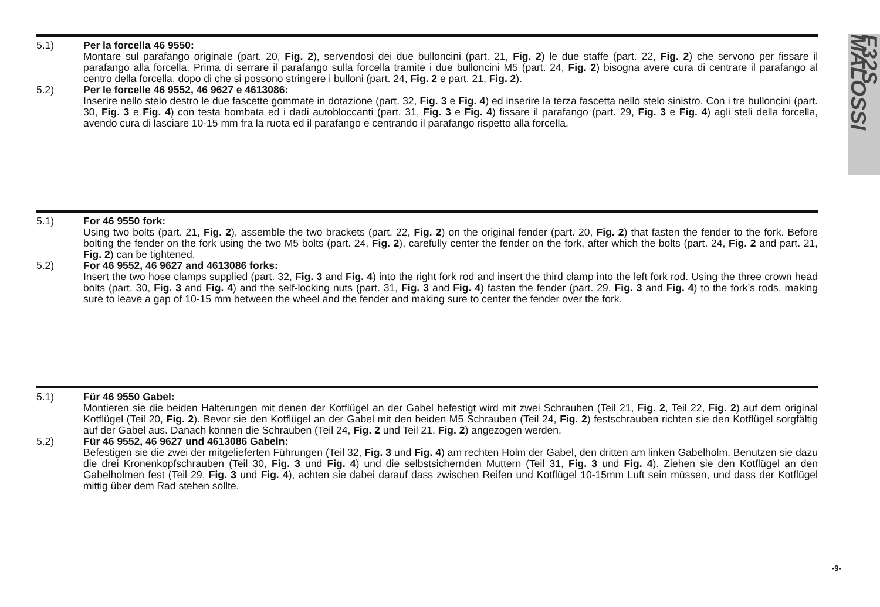5.1) Per la forcella 46 9550:
Montare sul parafango originale (part. 20, Fig. 2), servendosi dei due bulloncini (part. 21, Fig. 2) le due staffe (part. 22, Fig. 2) che servono per fissare il parafango alla forcella. Prima di serrare il parafango sulla forcella tramite i due bulloncini M5 (part. 24, Fig. 2) bisogna avere cura di centrare il parafango al centro della forcella, dopo di che si possono stringere i bulloni (part. 24, Fig. 2 e part. 21, Fig. 2).
5.2) Per le forcelle 46 9552, 46 9627 e 4613086:
Inserire nello stelo destro le due fascette gommate in dotazione (part. 32, Fig. 3 e Fig. 4) ed inserire la terza fascetta nello stelo sinistro. Con i tre bulloncini (part. 30, Fig. 3 e Fig. 4) con testa bombata ed i dadi autobloccanti (part. 31, Fig. 3 e Fig. 4) fissare il parafango (part. 29, Fig. 3 e Fig. 4) agli steli della forcella, avendo cura di lasciare 10-15 mm fra la ruota ed il parafango e centrando il parafango rispetto alla forcella.
5.1) For 46 9550 fork:
Using two bolts (part. 21, Fig. 2), assemble the two brackets (part. 22, Fig. 2) on the original fender (part. 20, Fig. 2) that fasten the fender to the fork. Before bolting the fender on the fork using the two M5 bolts (part. 24, Fig. 2), carefully center the fender on the fork, after which the bolts (part. 24, Fig. 2 and part. 21, Fig. 2) can be tightened.
5.2) For 46 9552, 46 9627 and 4613086 forks:
Insert the two hose clamps supplied (part. 32, Fig. 3 and Fig. 4) into the right fork rod and insert the third clamp into the left fork rod. Using the three crown head bolts (part. 30, Fig. 3 and Fig. 4) and the self-locking nuts (part. 31, Fig. 3 and Fig. 4) fasten the fender (part. 29, Fig. 3 and Fig. 4) to the fork’s rods, making sure to leave a gap of 10-15 mm between the wheel and the fender and making sure to center the fender over the fork.
5.1) Für 46 9550 Gabel:
Montieren sie die beiden Halterungen mit denen der Kotflügel an der Gabel befestigt wird mit zwei Schrauben (Teil 21, Fig. 2, Teil 22, Fig. 2) auf dem original Kotflügel (Teil 20, Fig. 2). Bevor sie den Kotflügel an der Gabel mit den beiden M5 Schrauben (Teil 24, Fig. 2) festschrauben richten sie den Kotflügel sorgfältig auf der Gabel aus. Danach können die Schrauben (Teil 24, Fig. 2 und Teil 21, Fig. 2) angezogen werden.
5.2) Für 46 9552, 46 9627 und 4613086 Gabeln:
Befestigen sie die zwei der mitgelieferten Führungen (Teil 32, Fig. 3 und Fig. 4) am rechten Holm der Gabel, den dritten am linken Gabelholm. Benutzen sie dazu die drei Kronenkopfschrauben (Teil 30, Fig. 3 und Fig. 4) und die selbstsichernden Muttern (Teil 31, Fig. 3 und Fig. 4). Ziehen sie den Kotflügel an den Gabelholmen fest (Teil 29, Fig. 3 und Fig. 4), achten sie dabei darauf dass zwischen Reifen und Kotflügel 10-15mm Luft sein müssen, und dass der Kotflügel mittig über dem Rad stehen sollte.
F32S MALOSSI
-9-